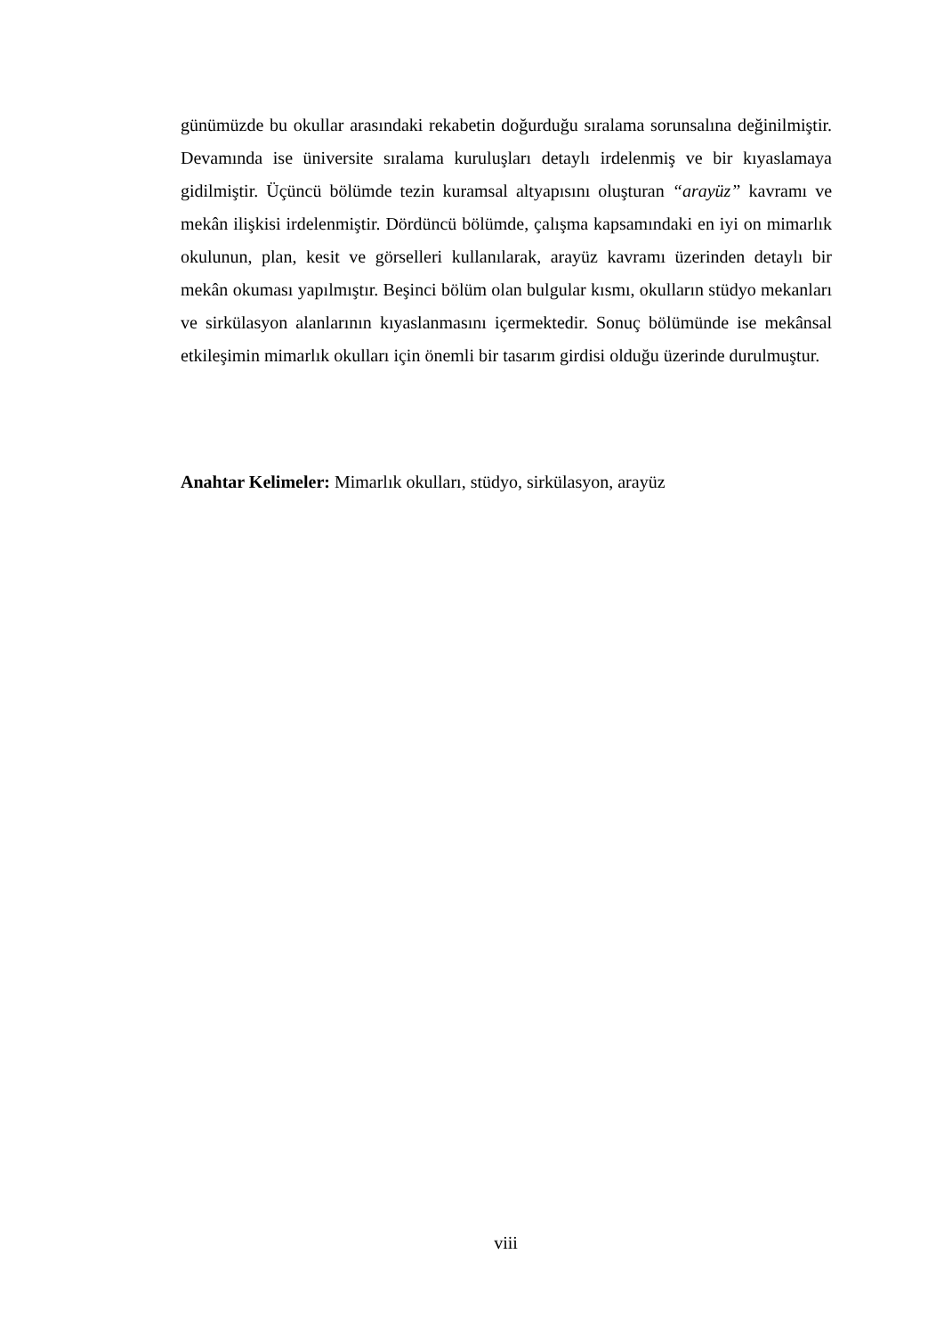günümüzde bu okullar arasındaki rekabetin doğurduğu sıralama sorunsalına değinilmiştir. Devamında ise üniversite sıralama kuruluşları detaylı irdelenmiş ve bir kıyaslamaya gidilmiştir. Üçüncü bölümde tezin kuramsal altyapısını oluşturan “arayüz” kavramı ve mekân ilişkisi irdelenmiştir. Dördüncü bölümde, çalışma kapsamındaki en iyi on mimarlık okulunun, plan, kesit ve görselleri kullanılarak, arayüz kavramı üzerinden detaylı bir mekân okuması yapılmıştır. Beşinci bölüm olan bulgular kısmı, okulların stüdyo mekanları ve sirkülasyon alanlarının kıyaslanmasını içermektedir. Sonuç bölümünde ise mekânsal etkileşimin mimarlık okulları için önemli bir tasarım girdisi olduğu üzerinde durulmuştur.
Anahtar Kelimeler: Mimarlık okulları, stüdyo, sirkülasyon, arayüz
viii